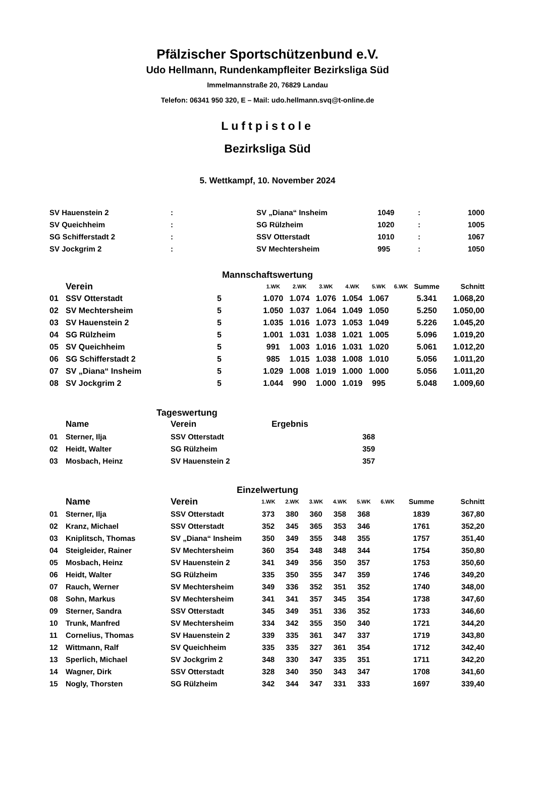Pfälzischer Sportschützenbund e.V.
Udo Hellmann, Rundenkampfleiter Bezirksliga Süd
Immelmannstraße 20, 76829 Landau
Telefon: 06341 950 320, E – Mail: udo.hellmann.svq@t-online.de
Luftpistole
Bezirksliga Süd
5. Wettkampf, 10. November 2024
| SV Hauenstein 2 | : | SV „Diana“ Insheim | 1049 | : | 1000 |
| SV Queichheim | : | SG Rülzheim | 1020 | : | 1005 |
| SG Schifferstadt 2 | : | SSV Otterstadt | 1010 | : | 1067 |
| SV Jockgrim 2 | : | SV Mechtersheim | 995 | : | 1050 |
Mannschaftswertung
| | Verein | | 1.WK | 2.WK | 3.WK | 4.WK | 5.WK | 6.WK | Summe | Schnitt |
| --- | --- | --- | --- | --- | --- | --- | --- | --- | --- | --- |
| 01 | SSV Otterstadt | 5 | 1.070 | 1.074 | 1.076 | 1.054 | 1.067 | | 5.341 | 1.068,20 |
| 02 | SV Mechtersheim | 5 | 1.050 | 1.037 | 1.064 | 1.049 | 1.050 | | 5.250 | 1.050,00 |
| 03 | SV Hauenstein 2 | 5 | 1.035 | 1.016 | 1.073 | 1.053 | 1.049 | | 5.226 | 1.045,20 |
| 04 | SG Rülzheim | 5 | 1.001 | 1.031 | 1.038 | 1.021 | 1.005 | | 5.096 | 1.019,20 |
| 05 | SV Queichheim | 5 | 991 | 1.003 | 1.016 | 1.031 | 1.020 | | 5.061 | 1.012,20 |
| 06 | SG Schifferstadt 2 | 5 | 985 | 1.015 | 1.038 | 1.008 | 1.010 | | 5.056 | 1.011,20 |
| 07 | SV „Diana“ Insheim | 5 | 1.029 | 1.008 | 1.019 | 1.000 | 1.000 | | 5.056 | 1.011,20 |
| 08 | SV Jockgrim 2 | 5 | 1.044 | 990 | 1.000 | 1.019 | 995 | | 5.048 | 1.009,60 |
Tageswertung
| | Name | Verein | Ergebnis | |
| --- | --- | --- | --- | --- |
| 01 | Sterner, Ilja | SSV Otterstadt | | 368 |
| 02 | Heidt, Walter | SG Rülzheim | | 359 |
| 03 | Mosbach, Heinz | SV Hauenstein 2 | | 357 |
Einzelwertung
| | Name | Verein | 1.WK | 2.WK | 3.WK | 4.WK | 5.WK | 6.WK | Summe | Schnitt |
| --- | --- | --- | --- | --- | --- | --- | --- | --- | --- | --- |
| 01 | Sterner, Ilja | SSV Otterstadt | 373 | 380 | 360 | 358 | 368 | | 1839 | 367,80 |
| 02 | Kranz, Michael | SSV Otterstadt | 352 | 345 | 365 | 353 | 346 | | 1761 | 352,20 |
| 03 | Kniplitsch, Thomas | SV „Diana“ Insheim | 350 | 349 | 355 | 348 | 355 | | 1757 | 351,40 |
| 04 | Steigleider, Rainer | SV Mechtersheim | 360 | 354 | 348 | 348 | 344 | | 1754 | 350,80 |
| 05 | Mosbach, Heinz | SV Hauenstein 2 | 341 | 349 | 356 | 350 | 357 | | 1753 | 350,60 |
| 06 | Heidt, Walter | SG Rülzheim | 335 | 350 | 355 | 347 | 359 | | 1746 | 349,20 |
| 07 | Rauch, Werner | SV Mechtersheim | 349 | 336 | 352 | 351 | 352 | | 1740 | 348,00 |
| 08 | Sohn, Markus | SV Mechtersheim | 341 | 341 | 357 | 345 | 354 | | 1738 | 347,60 |
| 09 | Sterner, Sandra | SSV Otterstadt | 345 | 349 | 351 | 336 | 352 | | 1733 | 346,60 |
| 10 | Trunk, Manfred | SV Mechtersheim | 334 | 342 | 355 | 350 | 340 | | 1721 | 344,20 |
| 11 | Cornelius, Thomas | SV Hauenstein 2 | 339 | 335 | 361 | 347 | 337 | | 1719 | 343,80 |
| 12 | Wittmann, Ralf | SV Queichheim | 335 | 335 | 327 | 361 | 354 | | 1712 | 342,40 |
| 13 | Sperlich, Michael | SV Jockgrim 2 | 348 | 330 | 347 | 335 | 351 | | 1711 | 342,20 |
| 14 | Wagner, Dirk | SSV Otterstadt | 328 | 340 | 350 | 343 | 347 | | 1708 | 341,60 |
| 15 | Nogly, Thorsten | SG Rülzheim | 342 | 344 | 347 | 331 | 333 | | 1697 | 339,40 |